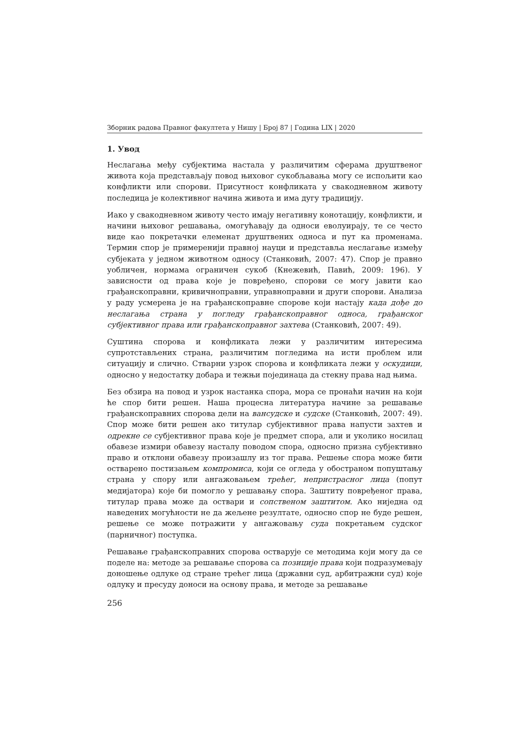Зборник радова Правног факултета у Нишу | Број 87 | Година LIX | 2020
1. Увод
Неслагања међу субјектима настала у различитим сферама друштвеног живота која представљају повод њиховог сукобљавања могу се испољити као конфликти или спорови. Присутност конфликата у свакодневном животу последица је колективног начина живота и има дугу традицију.
Иако у свакодневном животу често имају негативну конотацију, конфликти, и начини њиховог решавања, омогућавају да односи еволуирају, те се често виде као покретачки елеменат друштвених односа и пут ка променама. Термин спор је примеренији правној науци и представља неслагање између субјеката у једном животном односу (Станковић, 2007: 47). Спор је правно уобличен, нормама ограничен сукоб (Кнежевић, Павић, 2009: 196). У зависности од права које је повређено, спорови се могу јавити као грађанскоправни, кривичноправни, управноправни и други спорови. Анализа у раду усмерена је на грађанскоправне спорове који настају када дође до неслагања страна у погледу грађанскоправног односа, грађанског субјективног права или грађанскоправног захтева (Станковић, 2007: 49).
Суштина спорова и конфликата лежи у различитим интересима супротстављених страна, различитим погледима на исти проблем или ситуацију и слично. Стварни узрок спорова и конфликата лежи у оскудици, односно у недостатку добара и тежњи појединаца да стекну права над њима.
Без обзира на повод и узрок настанка спора, мора се пронаћи начин на који ће спор бити решен. Наша процесна литература начине за решавање грађанскоправних спорова дели на вансудске и судске (Станковић, 2007: 49). Спор може бити решен ако титулар субјективног права напусти захтев и одрекне се субјективног права које је предмет спора, али и уколико носилац обавезе измири обавезу насталу поводом спора, односно призна субјективно право и отклони обавезу произашлу из тог права. Решење спора може бити остварено постизањем компромиса, који се огледа у обостраном попуштању страна у спору или ангажовањем трећег, непристрасног лица (попут медијатора) које би помогло у решавању спора. Заштиту повређеног права, титулар права може да оствари и сопственом заштитом. Ако ниједна од наведених могућности не да жељене резултате, односно спор не буде решен, решење се може потражити у ангажовању суда покретањем судског (парничног) поступка.
Решавање грађанскоправних спорова остварује се методима који могу да се поделе на: методе за решавање спорова са позиције права који подразумевају доношење одлуке од стране трећег лица (државни суд, арбитражни суд) које одлуку и пресуду доноси на основу права, и методе за решавање
256